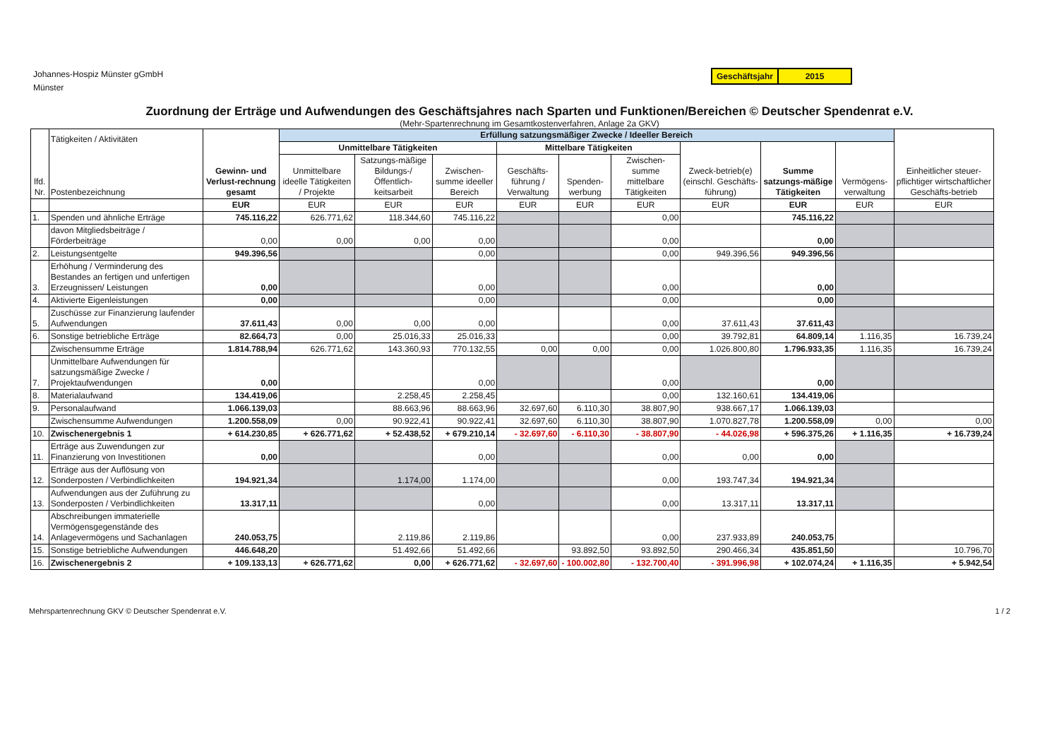Johannes-Hospiz Münster gGmbH
Münster
Geschäftsjahr 2015
Zuordnung der Erträge und Aufwendungen des Geschäftsjahres nach Sparten und Funktionen/Bereichen © Deutscher Spendenrat e.V.
(Mehr-Spartenrechnung im Gesamtkostenverfahren, Anlage 2a GKV)
| lfd. Nr. | Tätigkeiten / Aktivitäten Postenbezeichnung | Gewinn- und Verlust-rechnung gesamt | Erfüllung satzungsmäßiger Zwecke / Ideeller Bereich | | | | | | | | | Einheitlicher steuer-pflichtiger wirtschaftlicher Geschäfts-betrieb |
| --- | --- | --- | --- | --- | --- | --- | --- | --- | --- | --- | --- | --- |
| | | | Unmittelbare Tätigkeiten | | | Mittelbare Tätigkeiten | | | Zweck-betrieb(e) (einschl. Geschäfts-führung) | Summe satzungs-mäßige Tätigkeiten | Vermögens-verwaltung | |
| | | | Unmittelbare ideelle Tätigkeiten / Projekte | Satzungs-mäßige Bildungs-/ Öffentlich-keitsarbeit | Zwischen-summe ideeller Bereich | Geschäfts-führung / Verwaltung | Spenden-werbung | Zwischen-summe mittelbare Tätigkeiten | | | | |
| | | EUR | EUR | EUR | EUR | EUR | EUR | EUR | EUR | EUR | EUR | EUR |
| 1. | Spenden und ähnliche Erträge | 745.116,22 | 626.771,62 | 118.344,60 | 745.116,22 | | | 0,00 | | 745.116,22 | | |
| | davon Mitgliedsbeiträge / Förderbeiträge | 0,00 | 0,00 | 0,00 | 0,00 | | | 0,00 | | 0,00 | | |
| 2. | Leistungsentgelte | 949.396,56 | | | 0,00 | | | 0,00 | 949.396,56 | 949.396,56 | | |
| 3. | Erhöhung / Verminderung des Bestandes an fertigen und unfertigen Erzeugnissen/ Leistungen | 0,00 | | | 0,00 | | | 0,00 | | 0,00 | | |
| 4. | Aktivierte Eigenleistungen | 0,00 | | | 0,00 | | | 0,00 | | 0,00 | | |
| 5. | Zuschüsse zur Finanzierung laufender Aufwendungen | 37.611,43 | 0,00 | 0,00 | 0,00 | | | 0,00 | 37.611,43 | 37.611,43 | | |
| 6. | Sonstige betriebliche Erträge | 82.664,73 | 0,00 | 25.016,33 | 25.016,33 | | | 0,00 | 39.792,81 | 64.809,14 | 1.116,35 | 16.739,24 |
| | Zwischensumme Erträge | 1.814.788,94 | 626.771,62 | 143.360,93 | 770.132,55 | 0,00 | 0,00 | 0,00 | 1.026.800,80 | 1.796.933,35 | 1.116,35 | 16.739,24 |
| 7. | Unmittelbare Aufwendungen für satzungsmäßige Zwecke / Projektaufwendungen | 0,00 | | | 0,00 | | | 0,00 | | 0,00 | | |
| 8. | Materialaufwand | 134.419,06 | | 2.258,45 | 2.258,45 | | | 0,00 | 132.160,61 | 134.419,06 | | |
| 9. | Personalaufwand | 1.066.139,03 | | 88.663,96 | 88.663,96 | 32.697,60 | 6.110,30 | 38.807,90 | 938.667,17 | 1.066.139,03 | | |
| | Zwischensumme Aufwendungen | 1.200.558,09 | 0,00 | 90.922,41 | 90.922,41 | 32.697,60 | 6.110,30 | 38.807,90 | 1.070.827,78 | 1.200.558,09 | 0,00 | 0,00 |
| 10. | Zwischenergebnis 1 | + 614.230,85 | + 626.771,62 | + 52.438,52 | + 679.210,14 | - 32.697,60 | - 6.110,30 | - 38.807,90 | - 44.026,98 | + 596.375,26 | + 1.116,35 | + 16.739,24 |
| 11. | Erträge aus Zuwendungen zur Finanzierung von Investitionen | 0,00 | | | 0,00 | | | 0,00 | 0,00 | 0,00 | | |
| 12. | Erträge aus der Auflösung von Sonderposten / Verbindlichkeiten | 194.921,34 | | 1.174,00 | 1.174,00 | | | 0,00 | 193.747,34 | 194.921,34 | | |
| 13. | Aufwendungen aus der Zuführung zu Sonderposten / Verbindlichkeiten | 13.317,11 | | | 0,00 | | | 0,00 | 13.317,11 | 13.317,11 | | |
| 14. | Abschreibungen immaterielle Vermögensgegenstände des Anlagevermögens und Sachanlagen | 240.053,75 | | 2.119,86 | 2.119,86 | | | 0,00 | 237.933,89 | 240.053,75 | | |
| 15. | Sonstige betriebliche Aufwendungen | 446.648,20 | | 51.492,66 | 51.492,66 | | 93.892,50 | 93.892,50 | 290.466,34 | 435.851,50 | | 10.796,70 |
| 16. | Zwischenergebnis 2 | + 109.133,13 | + 626.771,62 | 0,00 | + 626.771,62 | - 32.697,60 | - 100.002,80 | - 132.700,40 | - 391.996,98 | + 102.074,24 | + 1.116,35 | + 5.942,54 |
Mehrspartenrechnung GKV © Deutscher Spendenrat e.V.
1 / 2